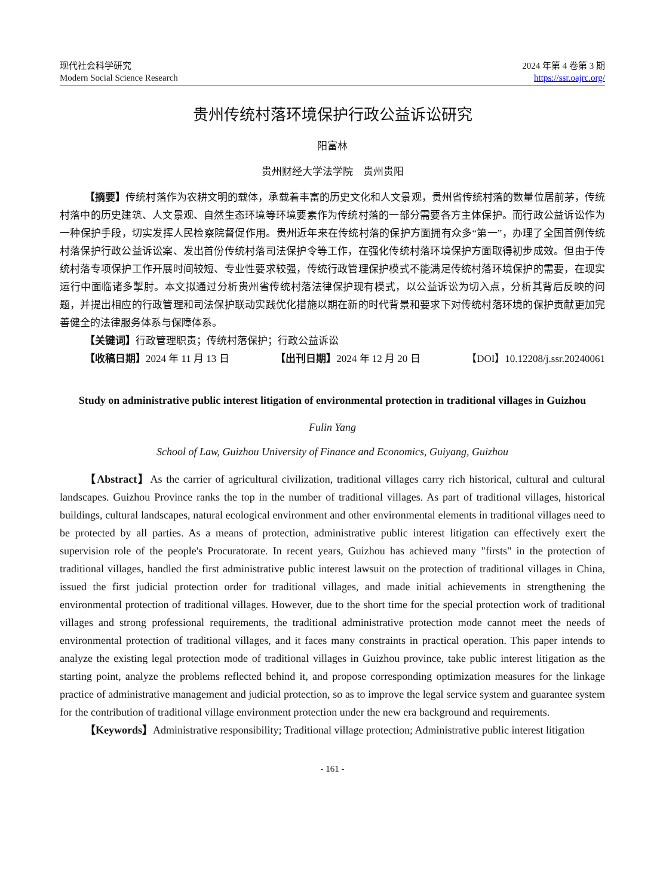现代社会科学研究
Modern Social Science Research
2024 年第 4 卷第 3 期
https://ssr.oajrc.org/
贵州传统村落环境保护行政公益诉讼研究
阳富林
贵州财经大学法学院　贵州贵阳
【摘要】传统村落作为农耕文明的载体，承载着丰富的历史文化和人文景观，贵州省传统村落的数量位居前茅，传统村落中的历史建筑、人文景观、自然生态环境等环境要素作为传统村落的一部分需要各方主体保护。而行政公益诉讼作为一种保护手段，切实发挥人民检察院督促作用。贵州近年来在传统村落的保护方面拥有众多“第一”，办理了全国首例传统村落保护行政公益诉讼案、发出首份传统村落司法保护令等工作，在强化传统村落环境保护方面取得初步成效。但由于传统村落专项保护工作开展时间较短、专业性要求较强，传统行政管理保护模式不能满足传统村落环境保护的需要，在现实运行中面临诸多掣肘。本文拟通过分析贵州省传统村落法律保护现有模式，以公益诉讼为切入点，分析其背后反映的问题，并提出相应的行政管理和司法保护联动实践优化措施以期在新的时代背景和要求下对传统村落环境的保护贡献更加完善健全的法律服务体系与保障体系。
【关键词】行政管理职责；传统村落保护；行政公益诉讼
【收稿日期】2024 年 11 月 13 日 【出刊日期】2024 年 12 月 20 日 【DOI】10.12208/j.ssr.20240061
Study on administrative public interest litigation of environmental protection in traditional villages in Guizhou
Fulin Yang
School of Law, Guizhou University of Finance and Economics, Guiyang, Guizhou
【Abstract】As the carrier of agricultural civilization, traditional villages carry rich historical, cultural and cultural landscapes. Guizhou Province ranks the top in the number of traditional villages. As part of traditional villages, historical buildings, cultural landscapes, natural ecological environment and other environmental elements in traditional villages need to be protected by all parties. As a means of protection, administrative public interest litigation can effectively exert the supervision role of the people's Procuratorate. In recent years, Guizhou has achieved many "firsts" in the protection of traditional villages, handled the first administrative public interest lawsuit on the protection of traditional villages in China, issued the first judicial protection order for traditional villages, and made initial achievements in strengthening the environmental protection of traditional villages. However, due to the short time for the special protection work of traditional villages and strong professional requirements, the traditional administrative protection mode cannot meet the needs of environmental protection of traditional villages, and it faces many constraints in practical operation. This paper intends to analyze the existing legal protection mode of traditional villages in Guizhou province, take public interest litigation as the starting point, analyze the problems reflected behind it, and propose corresponding optimization measures for the linkage practice of administrative management and judicial protection, so as to improve the legal service system and guarantee system for the contribution of traditional village environment protection under the new era background and requirements.
【Keywords】Administrative responsibility; Traditional village protection; Administrative public interest litigation
- 161 -